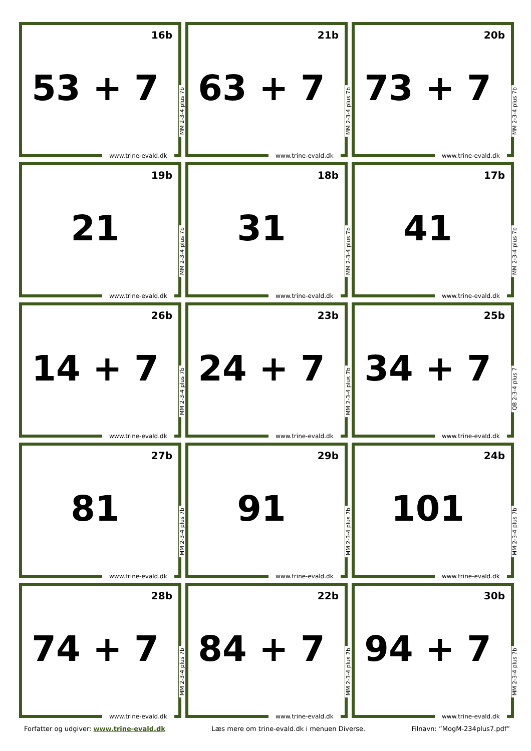16b
53 + 7
MM 2-3-4 plus 7b
www.trine-evald.dk
21b
63 + 7
MM 2-3-4 plus 7b
www.trine-evald.dk
20b
73 + 7
MM 2-3-4 plus 7b
www.trine-evald.dk
19b
21
MM 2-3-4 plus 7b
www.trine-evald.dk
18b
31
MM 2-3-4 plus 7b
www.trine-evald.dk
17b
41
MM 2-3-4 plus 7b
www.trine-evald.dk
26b
14 + 7
MM 2-3-4 plus 7b
www.trine-evald.dk
23b
24 + 7
MM 2-3-4 plus 7b
www.trine-evald.dk
25b
34 + 7
QB 2-3-4 plus 7
www.trine-evald.dk
27b
81
MM 2-3-4 plus 7b
www.trine-evald.dk
29b
91
MM 2-3-4 plus 7b
www.trine-evald.dk
24b
101
MM 2-3-4 plus 7b
www.trine-evald.dk
28b
74 + 7
MM 2-3-4 plus 7b
www.trine-evald.dk
22b
84 + 7
MM 2-3-4 plus 7b
www.trine-evald.dk
30b
94 + 7
MM 2-3-4 plus 7b
www.trine-evald.dk
Forfatter og udgiver: www.trine-evald.dk Læs mere om trine-evald.dk i menuen Diverse. Filnavn: ”MogM-234plus7.pdf”